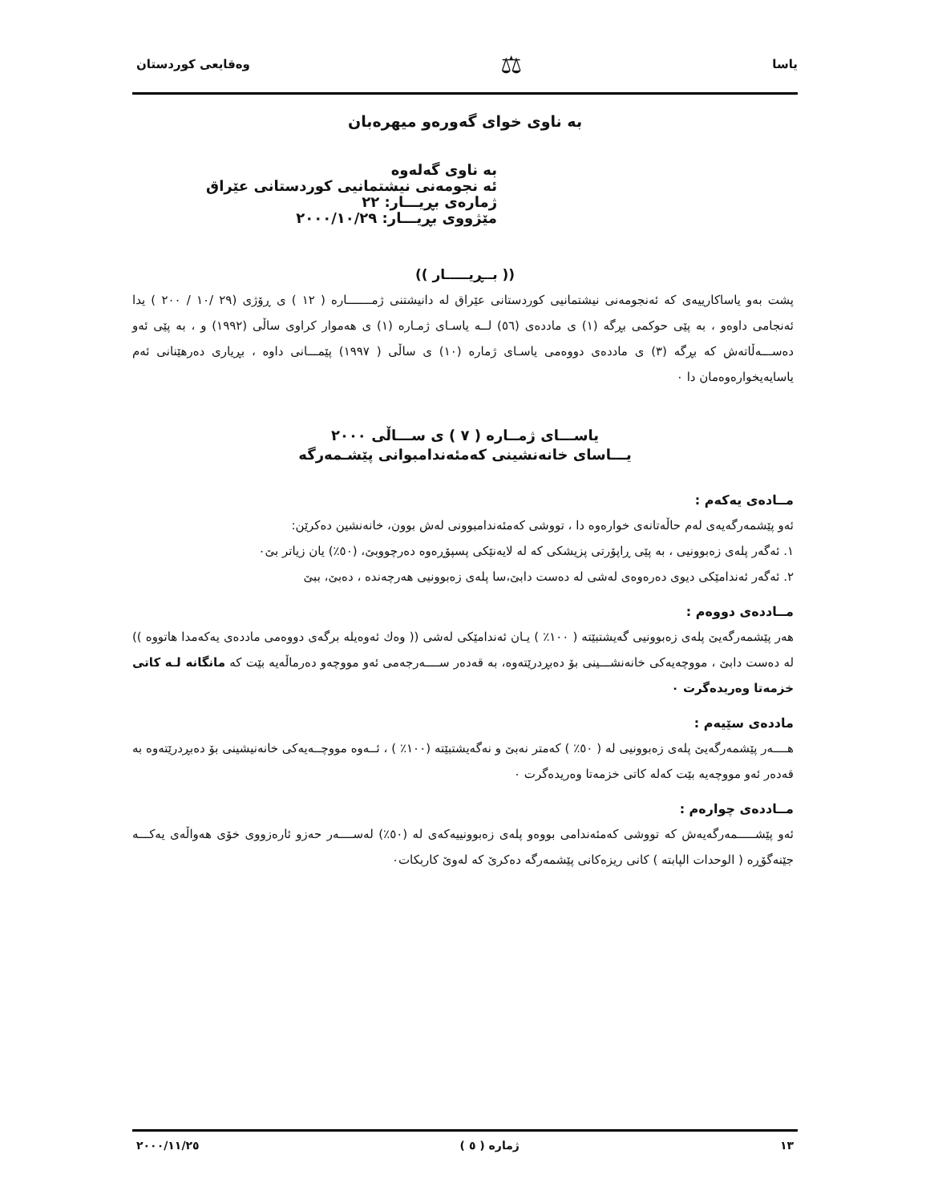یاسا ⚖ وەقایعی کوردستان
بە ناوی خوای گەورەو میهرەبان
بە ناوی گەلەوە
ئە نجومەنی نیشتمانیی کوردستانی عێراق
ژمارەی بڕیـــار: ٢٢
مێژووی بڕیـــار: ٢٠٠٠/١٠/٢٩
(( بــڕیـــــار ))
پشت بەو یاساکارییەی کە ئەنجومەنی نیشتمانیی کوردستانی عێراق لە دانیشتنی ژمـــــــارە ( ١٢ ) ی ڕۆژی (٢٩ /١٠ / ٢٠٠ ) یدا ئەنجامی داوەو ، بە پێی حوکمی بڕگە (١) ی ماددەی (٥٦) لــە یاسـای ژمـارە (١) ی هەموار کراوی ساڵی (١٩٩٢) و ، بە پێی ئەو دەســـەڵاتەش کە بڕگە (٣) ی ماددەی دووەمی یاسـای ژمارە (١٠) ی ساڵی ( ١٩٩٧) پێمـــانی داوە ، بڕیاری دەرهێنانی ئەم یاسایەیخوارەوەمان دا ٠
یاســـای ژمــارە ( ٧ ) ی ســـاڵی ٢٠٠٠
یـــاسای خانەنشینی کەمئەندامبوانی پێشـمەرگە
مــادەی یەکەم :
ئەو پێشمەرگەیەی لەم حاڵەتانەی خوارەوە دا ، تووشی کەمئەندامبوونی لەش بوون، خانەنشین دەکرێن:
١. ئەگەر پلەی زەبوونیی ، بە پێی ڕاپۆرتی پزیشکی کە لە لایەنێکی پسپۆڕەوە دەرچووبێ، (٥٠٪) یان زیاتر بێ٠
٢. ئەگەر ئەندامێکی دیوی دەرەوەی لەشی لە دەست دابێ،سا پلەی زەبوونیی هەرچەندە ، دەبێ، ببێ
مــاددەی دووەم :
هەر پێشمەرگەیێ پلەی زەبوونیی گەیشتبێتە ( ١٠٠٪ ) یـان ئەندامێکی لەشی (( وەك ئەوەیلە برگەی دووەمی ماددەی یەکەمدا هاتووە )) لە دەست دابێ ، مووچەیەکی خانەنشـــینی بۆ دەبڕدرێتەوە، بە قەدەر ســــەرجەمی ئەو مووچەو دەرماڵەیە بێت کە مانگانە لـە کاتی خزمەتا وەریدەگرت ٠
ماددەی سێیەم :
هــــەر پێشمەرگەیێ پلەی زەبوونیی لە ( ٥٠٪ ) کەمتر نەبێ و نەگەیشتبێتە (١٠٠٪ ) ، ئــەوە مووچــەیەکی خانەنیشینی بۆ دەبڕدرێتەوە بە قەدەر ئەو مووچەیە بێت کەلە کاتی خزمەتا وەریدەگرت ٠
مــاددەی چوارەم :
ئەو پێشـــــمەرگەیەش کە تووشی کەمئەندامی بووەو پلەی زەبوونییەکەی لە (٥٠٪) لەســــەر حەزو ئارەزووی خۆی هەواڵەی یەکـــە جێنەگۆڕە ( الوحدات الپابتە ) کانی ریزەکانی پێشمەرگە دەکرێ کە لەوێ کاربکات٠
١٣ ژمارە ( ٥ ) ٢٠٠٠/١١/٢٥